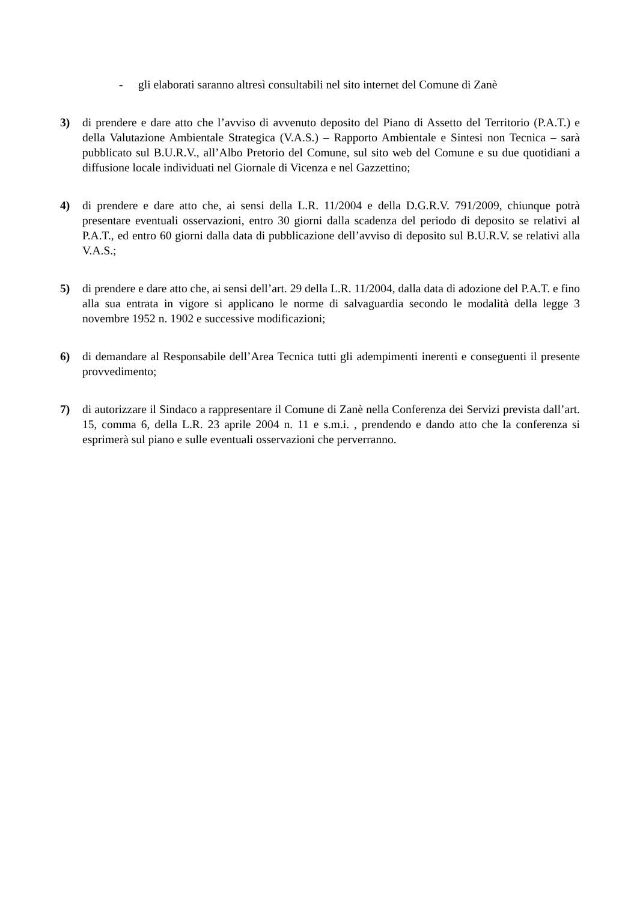- gli elaborati saranno altresì consultabili nel sito internet del Comune di Zanè
3) di prendere e dare atto che l’avviso di avvenuto deposito del Piano di Assetto del Territorio (P.A.T.) e della Valutazione Ambientale Strategica (V.A.S.) – Rapporto Ambientale e Sintesi non Tecnica – sarà pubblicato sul B.U.R.V., all’Albo Pretorio del Comune, sul sito web del Comune e su due quotidiani a diffusione locale individuati nel Giornale di Vicenza e nel Gazzettino;
4) di prendere e dare atto che, ai sensi della L.R. 11/2004 e della D.G.R.V. 791/2009, chiunque potrà presentare eventuali osservazioni, entro 30 giorni dalla scadenza del periodo di deposito se relativi al P.A.T., ed entro 60 giorni dalla data di pubblicazione dell’avviso di deposito sul B.U.R.V. se relativi alla V.A.S.;
5) di prendere e dare atto che, ai sensi dell’art. 29 della L.R. 11/2004, dalla data di adozione del P.A.T. e fino alla sua entrata in vigore si applicano le norme di salvaguardia secondo le modalità della legge 3 novembre 1952 n. 1902 e successive modificazioni;
6) di demandare al Responsabile dell’Area Tecnica tutti gli adempimenti inerenti e conseguenti il presente provvedimento;
7) di autorizzare il Sindaco a rappresentare il Comune di Zanè nella Conferenza dei Servizi prevista dall’art. 15, comma 6, della L.R. 23 aprile 2004 n. 11 e s.m.i. , prendendo e dando atto che la conferenza si esprimerà sul piano e sulle eventuali osservazioni che perverranno.